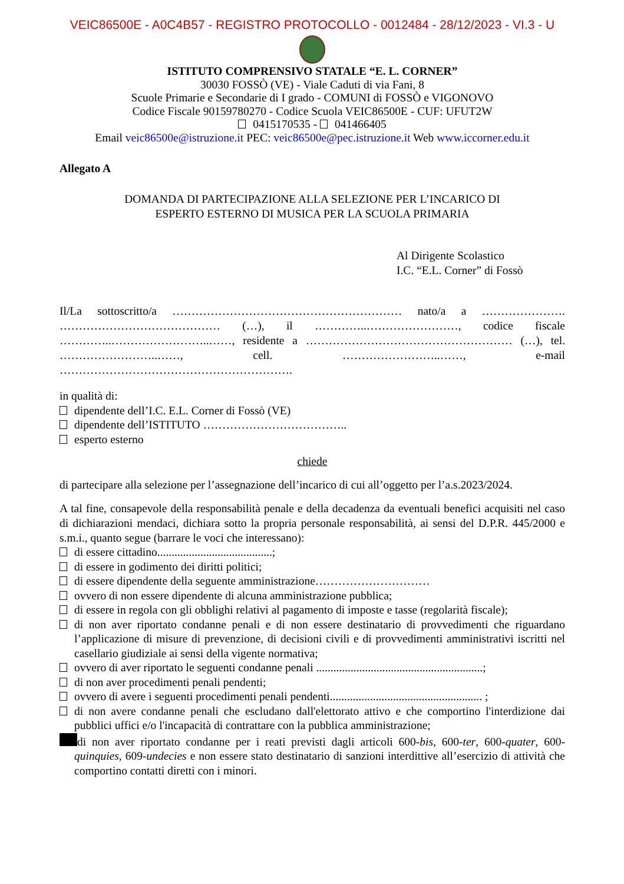VEIC86500E - A0C4B57 - REGISTRO PROTOCOLLO - 0012484 - 28/12/2023 - VI.3 - U
ISTITUTO COMPRENSIVO STATALE “E. L. CORNER”
30030 FOSSÒ (VE) - Viale Caduti di via Fani, 8
Scuole Primarie e Secondarie di I grado - COMUNI di FOSSÒ e VIGONOVO
Codice Fiscale 90159780270 - Codice Scuola VEIC86500E - CUF: UFUT2W
0415170535 - 041466405
Email veic86500e@istruzione.it PEC: veic86500e@pec.istruzione.it Web www.iccorner.edu.it
Allegato A
DOMANDA DI PARTECIPAZIONE ALLA SELEZIONE PER L’INCARICO DI
ESPERTO ESTERNO DI MUSICA PER LA SCUOLA PRIMARIA
Al Dirigente Scolastico
I.C. “E.L. Corner” di Fossò
Il/La sottoscritto/a …………………………………………………… nato/a a …………………. …………………………………… (…), il …………..……………………, codice fiscale …………..……………………..……, residente a ……………………………………………… (…), tel. ……………………..……, cell. ……………………..……, e-mail …………………………………………………….
in qualità di:
dipendente dell’I.C. E.L. Corner di Fossò (VE)
dipendente dell’ISTITUTO ………………………………..
esperto esterno
chiede
di partecipare alla selezione per l’assegnazione dell’incarico di cui all’oggetto per l’a.s.2023/2024.
A tal fine, consapevole della responsabilità penale e della decadenza da eventuali benefici acquisiti nel caso di dichiarazioni mendaci, dichiara sotto la propria personale responsabilità, ai sensi del D.P.R. 445/2000 e s.m.i., quanto segue (barrare le voci che interessano):
di essere cittadino........................................;
di essere in godimento dei diritti politici;
di essere dipendente della seguente amministrazione…………………………
ovvero di non essere dipendente di alcuna amministrazione pubblica;
di essere in regola con gli obblighi relativi al pagamento di imposte e tasse (regolarità fiscale);
di non aver riportato condanne penali e di non essere destinatario di provvedimenti che riguardano l’applicazione di misure di prevenzione, di decisioni civili e di provvedimenti amministrativi iscritti nel casellario giudiziale ai sensi della vigente normativa;
ovvero di aver riportato le seguenti condanne penali ..........................................................;
di non aver procedimenti penali pendenti;
ovvero di avere i seguenti procedimenti penali pendenti..................................................... ;
di non avere condanne penali che escludano dall'elettorato attivo e che comportino l'interdizione dai pubblici uffici e/o l'incapacità di contrattare con la pubblica amministrazione;
di non aver riportato condanne per i reati previsti dagli articoli 600-bis, 600-ter, 600-quater, 600-quinquies, 609-undecies e non essere stato destinatario di sanzioni interdittive all’esercizio di attività che comportino contatti diretti con i minori.